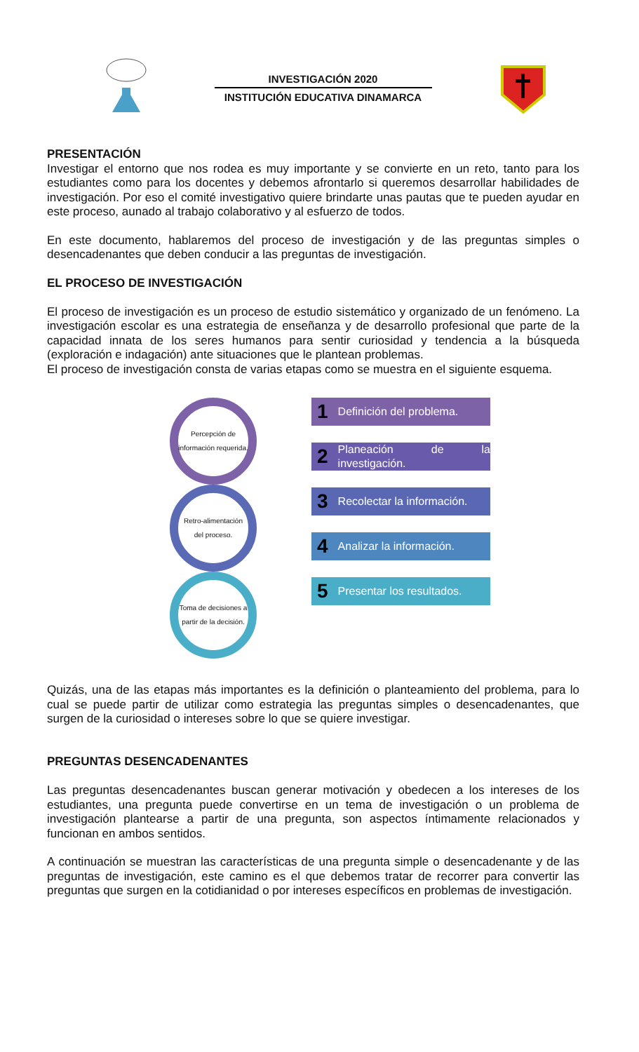INVESTIGACIÓN 2020
INSTITUCIÓN EDUCATIVA DINAMARCA
PRESENTACIÓN
Investigar el entorno que nos rodea es muy importante y se convierte en un reto, tanto para los estudiantes como para los docentes y debemos afrontarlo si queremos desarrollar habilidades de investigación. Por eso el comité investigativo quiere brindarte unas pautas que te pueden ayudar en este proceso, aunado al trabajo colaborativo y al esfuerzo de todos.
En este documento, hablaremos del proceso de investigación y de las preguntas simples o desencadenantes que deben conducir a las preguntas de investigación.
EL PROCESO DE INVESTIGACIÓN
El proceso de investigación es un proceso de estudio sistemático y organizado de un fenómeno. La investigación escolar es una estrategia de enseñanza y de desarrollo profesional que parte de la capacidad innata de los seres humanos para sentir curiosidad y tendencia a la búsqueda (exploración e indagación) ante situaciones que le plantean problemas.
El proceso de investigación consta de varias etapas como se muestra en el siguiente esquema.
Percepción de información requerida.
Retro-alimentación del proceso.
Toma de decisiones a partir de la decisión.
1 Definición del problema.
2 Planeación de la investigación.
3 Recolectar la información.
4 Analizar la información.
5 Presentar los resultados.
Quizás, una de las etapas más importantes es la definición o planteamiento del problema, para lo cual se puede partir de utilizar como estrategia las preguntas simples o desencadenantes, que surgen de la curiosidad o intereses sobre lo que se quiere investigar.
PREGUNTAS DESENCADENANTES
Las preguntas desencadenantes buscan generar motivación y obedecen a los intereses de los estudiantes, una pregunta puede convertirse en un tema de investigación o un problema de investigación plantearse a partir de una pregunta, son aspectos íntimamente relacionados y funcionan en ambos sentidos.
A continuación se muestran las características de una pregunta simple o desencadenante y de las preguntas de investigación, este camino es el que debemos tratar de recorrer para convertir las preguntas que surgen en la cotidianidad o por intereses específicos en problemas de investigación.